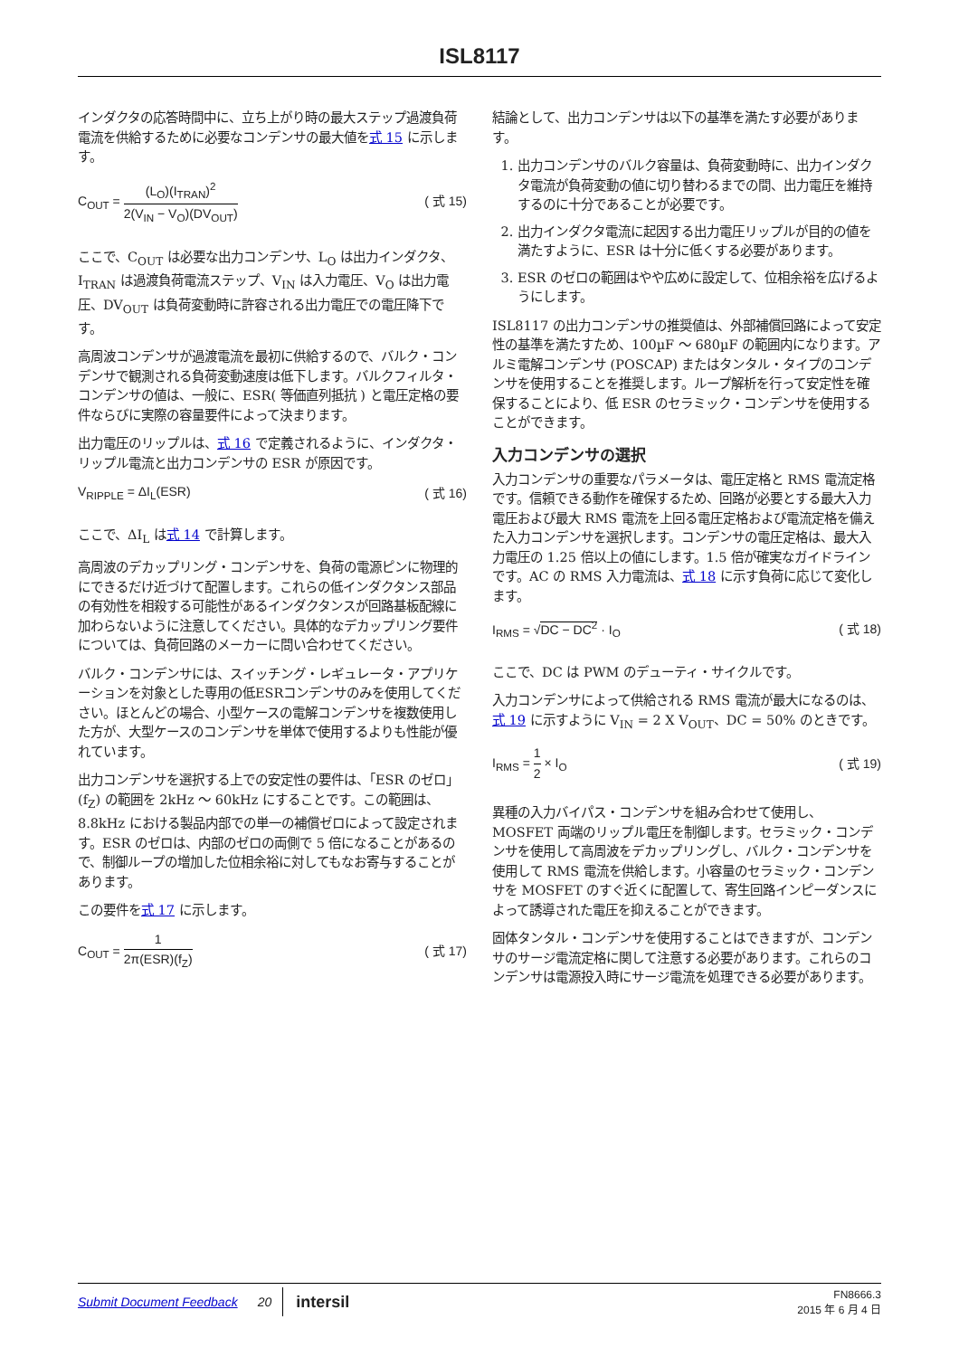ISL8117
インダクタの応答時間中に、立ち上がり時の最大ステップ過渡負荷電流を供給するために必要なコンデンサの最大値を式 15 に示します。
C<sub>OUT</sub> = (L<sub>O</sub>)(I<sub>TRAN</sub>)<sup>2</sup> 2(V<sub>IN</sub> − V<sub>O</sub>)(DV<sub>OUT</sub>)
( 式 15)
ここで、C<sub>OUT</sub> は必要な出力コンデンサ、L<sub>O</sub> は出力インダクタ、I<sub>TRAN</sub> は過渡負荷電流ステップ、V<sub>IN</sub> は入力電圧、V<sub>O</sub> は出力電圧、DV<sub>OUT</sub> は負荷変動時に許容される出力電圧での電圧降下です。
高周波コンデンサが過渡電流を最初に供給するので、バルク・コンデンサで観測される負荷変動速度は低下します。バルクフィルタ・コンデンサの値は、一般に、ESR( 等価直列抵抗 ) と電圧定格の要件ならびに実際の容量要件によって決まります。
出力電圧のリップルは、式 16 で定義されるように、インダクタ・リップル電流と出力コンデンサの ESR が原因です。
V<sub>RIPPLE</sub> = ΔI<sub>L</sub>(ESR) ( 式 16)
ここで、ΔI<sub>L</sub> は式 14 で計算します。
高周波のデカップリング・コンデンサを、負荷の電源ピンに物理的にできるだけ近づけて配置します。これらの低インダクタンス部品の有効性を相殺する可能性があるインダクタンスが回路基板配線に加わらないように注意してください。具体的なデカップリング要件については、負荷回路のメーカーに問い合わせてください。
バルク・コンデンサには、スイッチング・レギュレータ・アプリケーションを対象とした専用の低ESRコンデンサのみを使用してください。ほとんどの場合、小型ケースの電解コンデンサを複数使用した方が、大型ケースのコンデンサを単体で使用するよりも性能が優れています。
出力コンデンサを選択する上での安定性の要件は、「ESR のゼロ」(f<sub>Z</sub>) の範囲を 2kHz ～ 60kHz にすることです。この範囲は、8.8kHz における製品内部での単一の補償ゼロによって設定されます。ESR のゼロは、内部のゼロの両側で 5 倍になることがあるので、制御ループの増加した位相余裕に対してもなお寄与することがあります。
この要件を式 17 に示します。
C<sub>OUT</sub> = 1 2π(ESR)(f<sub>Z</sub>) ( 式 17)
結論として、出力コンデンサは以下の基準を満たす必要があります。
1. 出力コンデンサのバルク容量は、負荷変動時に、出力インダクタ電流が負荷変動の値に切り替わるまでの間、出力電圧を維持するのに十分であることが必要です。
2. 出力インダクタ電流に起因する出力電圧リップルが目的の値を満たすように、ESR は十分に低くする必要があります。
3. ESR のゼロの範囲はやや広めに設定して、位相余裕を広げるようにします。
ISL8117 の出力コンデンサの推奨値は、外部補償回路によって安定性の基準を満たすため、100µF ～ 680µF の範囲内になります。アルミ電解コンデンサ (POSCAP) またはタンタル・タイプのコンデンサを使用することを推奨します。ループ解析を行って安定性を確保することにより、低 ESR のセラミック・コンデンサを使用することができます。
入力コンデンサの選択
入力コンデンサの重要なパラメータは、電圧定格と RMS 電流定格です。信頼できる動作を確保するため、回路が必要とする最大入力電圧および最大 RMS 電流を上回る電圧定格および電流定格を備えた入力コンデンサを選択します。コンデンサの電圧定格は、最大入力電圧の 1.25 倍以上の値にします。1.5 倍が確実なガイドラインです。AC の RMS 入力電流は、式 18 に示す負荷に応じて変化します。
I<sub>RMS</sub> = √DC − DC<sup>2</sup> · I<sub>O</sub> ( 式 18)
ここで、DC は PWM のデューティ・サイクルです。
入力コンデンサによって供給される RMS 電流が最大になるのは、式 19 に示すように V<sub>IN</sub> = 2 X V<sub>OUT</sub>、DC = 50% のときです。
I<sub>RMS</sub> = 1 2 × I<sub>O</sub> ( 式 19)
異種の入力バイパス・コンデンサを組み合わせて使用し、MOSFET 両端のリップル電圧を制御します。セラミック・コンデンサを使用して高周波をデカップリングし、バルク・コンデンサを使用して RMS 電流を供給します。小容量のセラミック・コンデンサを MOSFET のすぐ近くに配置して、寄生回路インピーダンスによって誘導された電圧を抑えることができます。
固体タンタル・コンデンサを使用することはできますが、コンデンサのサージ電流定格に関して注意する必要があります。これらのコンデンサは電源投入時にサージ電流を処理できる必要があります。
Submit Document Feedback 20 intersil FN8666.3
2015 年 6 月 4 日